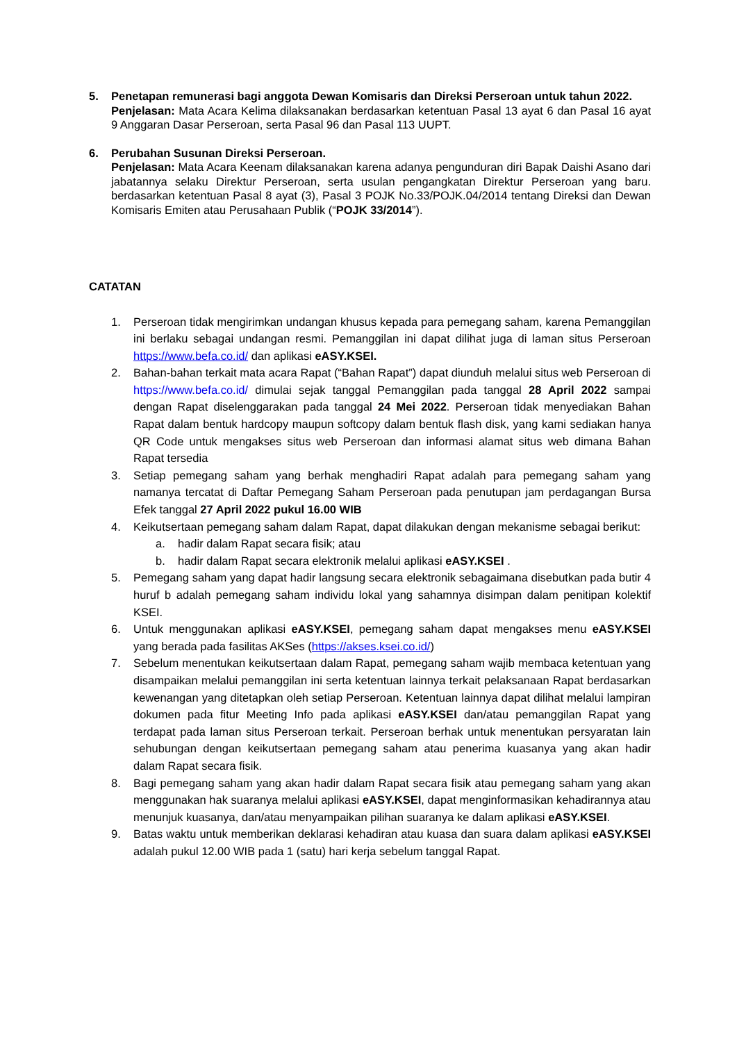5. Penetapan remunerasi bagi anggota Dewan Komisaris dan Direksi Perseroan untuk tahun 2022.
Penjelasan: Mata Acara Kelima dilaksanakan berdasarkan ketentuan Pasal 13 ayat 6 dan Pasal 16 ayat 9 Anggaran Dasar Perseroan, serta Pasal 96 dan Pasal 113 UUPT.
6. Perubahan Susunan Direksi Perseroan.
Penjelasan: Mata Acara Keenam dilaksanakan karena adanya pengunduran diri Bapak Daishi Asano dari jabatannya selaku Direktur Perseroan, serta usulan pengangkatan Direktur Perseroan yang baru. berdasarkan ketentuan Pasal 8 ayat (3), Pasal 3 POJK No.33/POJK.04/2014 tentang Direksi dan Dewan Komisaris Emiten atau Perusahaan Publik (“POJK 33/2014”).
CATATAN
1. Perseroan tidak mengirimkan undangan khusus kepada para pemegang saham, karena Pemanggilan ini berlaku sebagai undangan resmi. Pemanggilan ini dapat dilihat juga di laman situs Perseroan https://www.befa.co.id/ dan aplikasi eASY.KSEI.
2. Bahan-bahan terkait mata acara Rapat (“Bahan Rapat”) dapat diunduh melalui situs web Perseroan di https://www.befa.co.id/ dimulai sejak tanggal Pemanggilan pada tanggal 28 April 2022 sampai dengan Rapat diselenggarakan pada tanggal 24 Mei 2022. Perseroan tidak menyediakan Bahan Rapat dalam bentuk hardcopy maupun softcopy dalam bentuk flash disk, yang kami sediakan hanya QR Code untuk mengakses situs web Perseroan dan informasi alamat situs web dimana Bahan Rapat tersedia
3. Setiap pemegang saham yang berhak menghadiri Rapat adalah para pemegang saham yang namanya tercatat di Daftar Pemegang Saham Perseroan pada penutupan jam perdagangan Bursa Efek tanggal 27 April 2022 pukul 16.00 WIB
4. Keikutsertaan pemegang saham dalam Rapat, dapat dilakukan dengan mekanisme sebagai berikut:
a. hadir dalam Rapat secara fisik; atau
b. hadir dalam Rapat secara elektronik melalui aplikasi eASY.KSEI .
5. Pemegang saham yang dapat hadir langsung secara elektronik sebagaimana disebutkan pada butir 4 huruf b adalah pemegang saham individu lokal yang sahamnya disimpan dalam penitipan kolektif KSEI.
6. Untuk menggunakan aplikasi eASY.KSEI, pemegang saham dapat mengakses menu eASY.KSEI yang berada pada fasilitas AKSes (https://akses.ksei.co.id/)
7. Sebelum menentukan keikutsertaan dalam Rapat, pemegang saham wajib membaca ketentuan yang disampaikan melalui pemanggilan ini serta ketentuan lainnya terkait pelaksanaan Rapat berdasarkan kewenangan yang ditetapkan oleh setiap Perseroan. Ketentuan lainnya dapat dilihat melalui lampiran dokumen pada fitur Meeting Info pada aplikasi eASY.KSEI dan/atau pemanggilan Rapat yang terdapat pada laman situs Perseroan terkait. Perseroan berhak untuk menentukan persyaratan lain sehubungan dengan keikutsertaan pemegang saham atau penerima kuasanya yang akan hadir dalam Rapat secara fisik.
8. Bagi pemegang saham yang akan hadir dalam Rapat secara fisik atau pemegang saham yang akan menggunakan hak suaranya melalui aplikasi eASY.KSEI, dapat menginformasikan kehadirannya atau menunjuk kuasanya, dan/atau menyampaikan pilihan suaranya ke dalam aplikasi eASY.KSEI.
9. Batas waktu untuk memberikan deklarasi kehadiran atau kuasa dan suara dalam aplikasi eASY.KSEI adalah pukul 12.00 WIB pada 1 (satu) hari kerja sebelum tanggal Rapat.